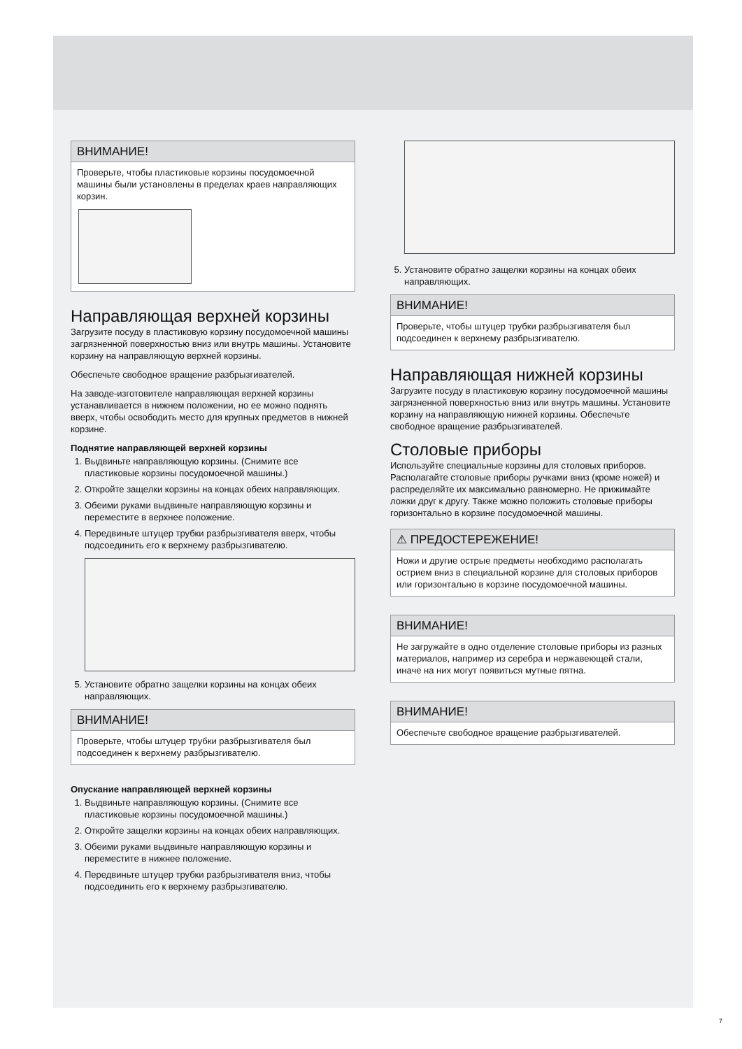ВНИМАНИЕ!
Проверьте, чтобы пластиковые корзины посудомоечной машины были установлены в пределах краев направляющих корзин.
Направляющая верхней корзины
Загрузите посуду в пластиковую корзину посудомоечной машины загрязненной поверхностью вниз или внутрь машины. Установите корзину на направляющую верхней корзины.
Обеспечьте свободное вращение разбрызгивателей.
На заводе-изготовителе направляющая верхней корзины устанавливается в нижнем положении, но ее можно поднять вверх, чтобы освободить место для крупных предметов в нижней корзине.
Поднятие направляющей верхней корзины
1. Выдвиньте направляющую корзины. (Снимите все пластиковые корзины посудомоечной машины.)
2. Откройте защелки корзины на концах обеих направляющих.
3. Обеими руками выдвиньте направляющую корзины и переместите в верхнее положение.
4. Передвиньте штуцер трубки разбрызгивателя вверх, чтобы подсоединить его к верхнему разбрызгивателю.
5. Установите обратно защелки корзины на концах обеих направляющих.
ВНИМАНИЕ!
Проверьте, чтобы штуцер трубки разбрызгивателя был подсоединен к верхнему разбрызгивателю.
Опускание направляющей верхней корзины
1. Выдвиньте направляющую корзины. (Снимите все пластиковые корзины посудомоечной машины.)
2. Откройте защелки корзины на концах обеих направляющих.
3. Обеими руками выдвиньте направляющую корзины и переместите в нижнее положение.
4. Передвиньте штуцер трубки разбрызгивателя вниз, чтобы подсоединить его к верхнему разбрызгивателю.
5. Установите обратно защелки корзины на концах обеих направляющих.
ВНИМАНИЕ!
Проверьте, чтобы штуцер трубки разбрызгивателя был подсоединен к верхнему разбрызгивателю.
Направляющая нижней корзины
Загрузите посуду в пластиковую корзину посудомоечной машины загрязненной поверхностью вниз или внутрь машины. Установите корзину на направляющую нижней корзины. Обеспечьте свободное вращение разбрызгивателей.
Столовые приборы
Используйте специальные корзины для столовых приборов. Располагайте столовые приборы ручками вниз (кроме ножей) и распределяйте их максимально равномерно. Не прижимайте ложки друг к другу. Также можно положить столовые приборы горизонтально в корзине посудомоечной машины.
⚠ ПРЕДОСТЕРЕЖЕНИЕ!
Ножи и другие острые предметы необходимо располагать острием вниз в специальной корзине для столовых приборов или горизонтально в корзине посудомоечной машины.
ВНИМАНИЕ!
Не загружайте в одно отделение столовые приборы из разных материалов, например из серебра и нержавеющей стали, иначе на них могут появиться мутные пятна.
ВНИМАНИЕ!
Обеспечьте свободное вращение разбрызгивателей.
7